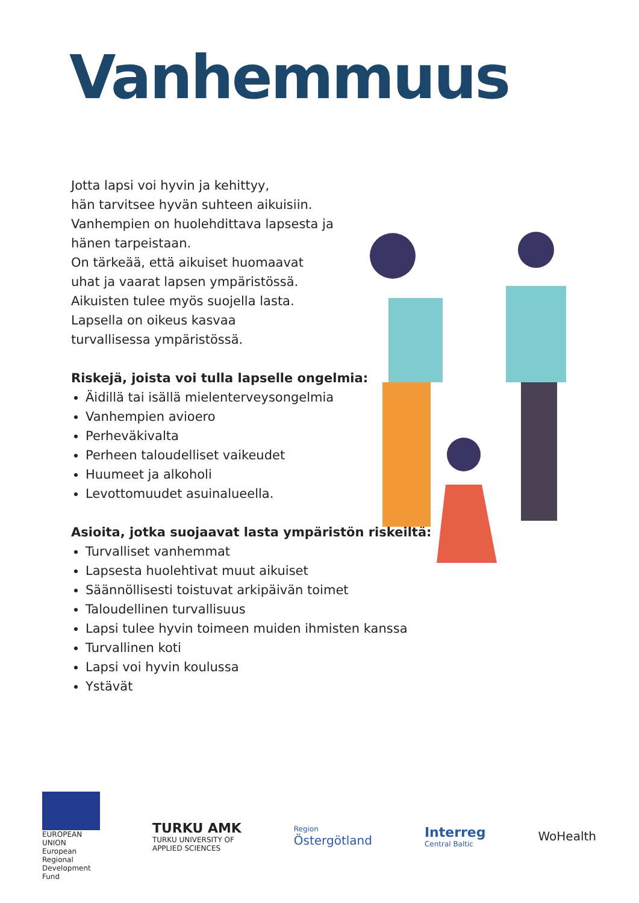Vanhemmuus
Jotta lapsi voi hyvin ja kehittyy,
hän tarvitsee hyvän suhteen aikuisiin.
Vanhempien on huolehdittava lapsesta ja
hänen tarpeistaan.
On tärkeää, että aikuiset huomaavat
uhat ja vaarat lapsen ympäristössä.
Aikuisten tulee myös suojella lasta.
Lapsella on oikeus kasvaa
turvallisessa ympäristössä.
Riskejä, joista voi tulla lapselle ongelmia:
Äidillä tai isällä mielenterveysongelmia
Vanhempien avioero
Perheväkivalta
Perheen taloudelliset vaikeudet
Huumeet ja alkoholi
Levottomuudet asuinalueella.
Asioita, jotka suojaavat lasta ympäristön riskeiltä:
Turvalliset vanhemmat
Lapsesta huolehtivat muut aikuiset
Säännöllisesti toistuvat arkipäivän toimet
Taloudellinen turvallisuus
Lapsi tulee hyvin toimeen muiden ihmisten kanssa
Turvallinen koti
Lapsi voi hyvin koulussa
Ystävät
EUROPEAN UNION
European Regional Development Fund
TURKU AMK
TURKU UNIVERSITY OF
APPLIED SCIENCES
Region
Östergötland
Interreg
Central Baltic
WoHealth